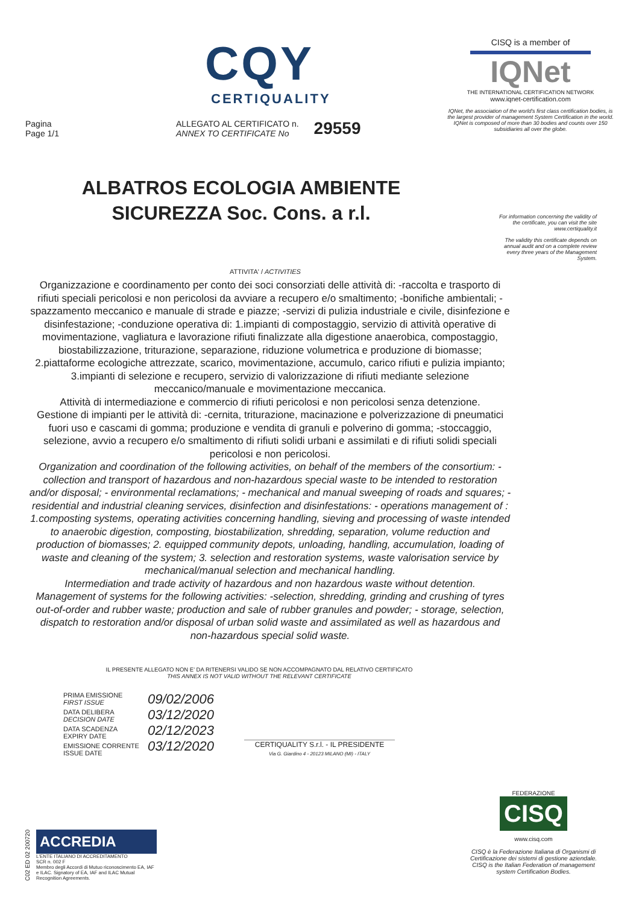CQY
CERTIQUALITY
Pagina
Page 1/1
ALLEGATO AL CERTIFICATO n.
ANNEX TO CERTIFICATE No
29559
CISQ is a member of
IQNet
THE INTERNATIONAL CERTIFICATION NETWORK
www.iqnet-certification.com
IQNet, the association of the world's first class certification bodies, is the largest provider of management System Certification in the world. IQNet is composed of more than 30 bodies and counts over 150 subsidiaries all over the globe.
ALBATROS ECOLOGIA AMBIENTE
SICUREZZA Soc. Cons. a r.l.
For information concerning the validity of the certificate, you can visit the site www.certiquality.it
The validity this certificate depends on annual audit and on a complete review every three years of the Management System.
ATTIVITA' / ACTIVITIES
Organizzazione e coordinamento per conto dei soci consorziati delle attività di: -raccolta e trasporto di rifiuti speciali pericolosi e non pericolosi da avviare a recupero e/o smaltimento; -bonifiche ambientali; -spazzamento meccanico e manuale di strade e piazze; -servizi di pulizia industriale e civile, disinfezione e disinfestazione; -conduzione operativa di: 1.impianti di compostaggio, servizio di attività operative di movimentazione, vagliatura e lavorazione rifiuti finalizzate alla digestione anaerobica, compostaggio, biostabilizzazione, triturazione, separazione, riduzione volumetrica e produzione di biomasse; 2.piattaforme ecologiche attrezzate, scarico, movimentazione, accumulo, carico rifiuti e pulizia impianto; 3.impianti di selezione e recupero, servizio di valorizzazione di rifiuti mediante selezione meccanico/manuale e movimentazione meccanica.
Attività di intermediazione e commercio di rifiuti pericolosi e non pericolosi senza detenzione.
Gestione di impianti per le attività di: -cernita, triturazione, macinazione e polverizzazione di pneumatici fuori uso e cascami di gomma; produzione e vendita di granuli e polverino di gomma; -stoccaggio, selezione, avvio a recupero e/o smaltimento di rifiuti solidi urbani e assimilati e di rifiuti solidi speciali pericolosi e non pericolosi.
Organization and coordination of the following activities, on behalf of the members of the consortium: - collection and transport of hazardous and non-hazardous special waste to be intended to restoration and/or disposal; - environmental reclamations; - mechanical and manual sweeping of roads and squares; - residential and industrial cleaning services, disinfection and disinfestations: - operations management of : 1.composting systems, operating activities concerning handling, sieving and processing of waste intended to anaerobic digestion, composting, biostabilization, shredding, separation, volume reduction and production of biomasses; 2. equipped community depots, unloading, handling, accumulation, loading of waste and cleaning of the system; 3. selection and restoration systems, waste valorisation service by mechanical/manual selection and mechanical handling.
Intermediation and trade activity of hazardous and non hazardous waste without detention.
Management of systems for the following activities: -selection, shredding, grinding and crushing of tyres out-of-order and rubber waste; production and sale of rubber granules and powder; - storage, selection, dispatch to restoration and/or disposal of urban solid waste and assimilated as well as hazardous and non-hazardous special solid waste.
IL PRESENTE ALLEGATO NON E' DA RITENERSI VALIDO SE NON ACCOMPAGNATO DAL RELATIVO CERTIFICATO
THIS ANNEX IS NOT VALID WITHOUT THE RELEVANT CERTIFICATE
PRIMA EMISSIONE
FIRST ISSUE
DATA DELIBERA
DECISION DATE
DATA SCADENZA
EXPIRY DATE
EMISSIONE CORRENTE
ISSUE DATE
09/02/2006
03/12/2020
02/12/2023
03/12/2020
CERTIQUALITY S.r.l. - IL PRESIDENTE
Via G. Giardino 4 - 20123 MILANO (MI) - ITALY
C02 ED 02 200720
ACCREDIA
L'ENTE ITALIANO DI ACCREDITAMENTO
SCR n. 002 F
Membro degli Accordi di Mutuo riconoscimento EA, IAF e ILAC. Signatory of EA, IAF and ILAC Mutual Recognition Agreements.
FEDERAZIONE
CISQ
www.cisq.com
CISQ è la Federazione Italiana di Organismi di Certificazione dei sistemi di gestione aziendale. CISQ is the Italian Federation of management system Certification Bodies.